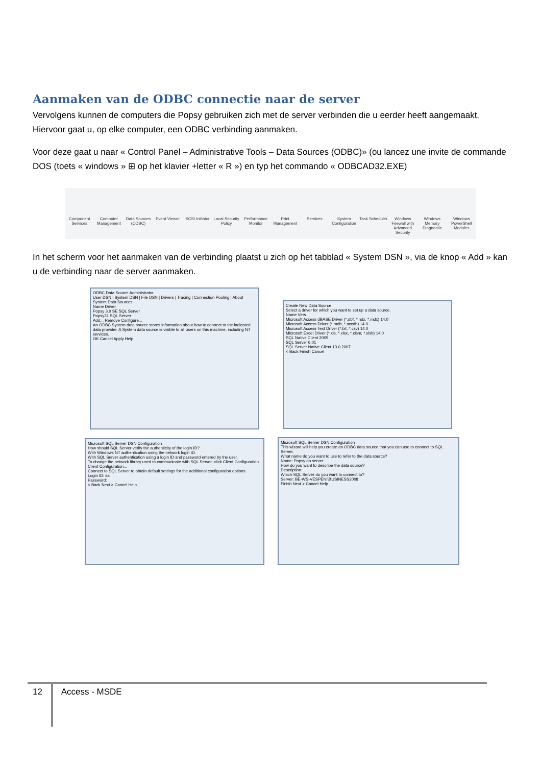Aanmaken van de ODBC connectie naar de server
Vervolgens kunnen de computers die Popsy gebruiken zich met de server verbinden die u eerder heeft aangemaakt. Hiervoor gaat u, op elke computer, een ODBC verbinding aanmaken.
Voor deze gaat u naar « Control Panel – Administrative Tools – Data Sources (ODBC)» (ou lancez une invite de commande DOS (toets « windows » ⊞ op het klavier +letter « R ») en typ het commando « ODBCAD32.EXE)
Component Services Computer Management Data Sources (ODBC) Event Viewer iSCSI Initiator Local Security Policy Performance Monitor Print Management Services System Configuration Task Scheduler Windows Firewall with Advanced Security
Windows Memory Diagnostic Windows PowerShell Modules
In het scherm voor het aanmaken van de verbinding plaatst u zich op het tabblad « System DSN », via de knop « Add » kan u de verbinding naar de server aanmaken.
ODBC Data Source Administrator
User DSN | System DSN | File DSN | Drivers | Tracing | Connection Pooling | About
System Data Sources:
Name Driver
Popsy 3.0 SE SQL Server
Popsy31 SQL Server
Add... Remove Configure...
An ODBC System data source stores information about how to connect to the indicated data provider. A System data source is visible to all users on this machine, including NT services.
OK Cancel Apply Help
Create New Data Source
Select a driver for which you want to set up a data source.
Name Vers
Microsoft Access dBASE Driver (*.dbf, *.ndx, *.mdx) 14.0
Microsoft Access Driver (*.mdb, *.accdb) 14.0
Microsoft Access Text Driver (*.txt, *.csv) 14.0
Microsoft Excel Driver (*.xls, *.xlsx, *.xlsm, *.xlsb) 14.0
SQL Native Client 2005
SQL Server 6.01
SQL Server Native Client 10.0 2007
< Back Finish Cancel
Microsoft SQL Server DSN Configuration
How should SQL Server verify the authenticity of the login ID?
With Windows NT authentication using the network login ID.
With SQL Server authentication using a login ID and password entered by the user.
To change the network library used to communicate with SQL Server, click Client Configuration.
Client Configuration...
Connect to SQL Server to obtain default settings for the additional configuration options.
Login ID: sa
Password:
< Back Next > Cancel Help
Microsoft SQL Server DSN Configuration
This wizard will help you create an ODBC data source that you can use to connect to SQL Server.
What name do you want to use to refer to the data source?
Name: Popsy on server
How do you want to describe the data source?
Description:
Which SQL Server do you want to connect to?
Server: BE-WS-VESPENI\BUSINESS2008
Finish Next > Cancel Help
12 Access - MSDE